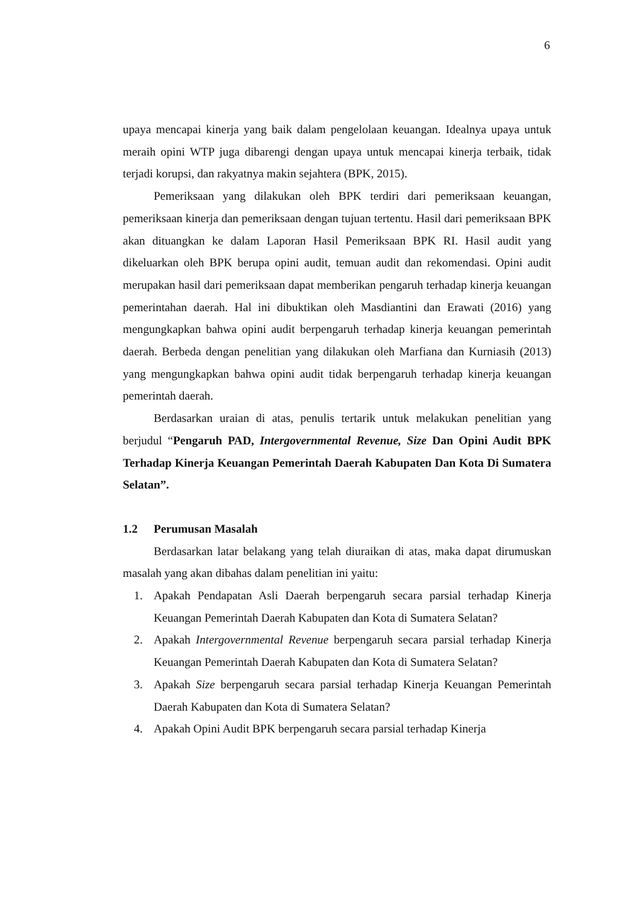6
upaya mencapai kinerja yang baik dalam pengelolaan keuangan. Idealnya upaya untuk meraih opini WTP juga dibarengi dengan upaya untuk mencapai kinerja terbaik, tidak terjadi korupsi, dan rakyatnya makin sejahtera (BPK, 2015).
Pemeriksaan yang dilakukan oleh BPK terdiri dari pemeriksaan keuangan, pemeriksaan kinerja dan pemeriksaan dengan tujuan tertentu. Hasil dari pemeriksaan BPK akan dituangkan ke dalam Laporan Hasil Pemeriksaan BPK RI. Hasil audit yang dikeluarkan oleh BPK berupa opini audit, temuan audit dan rekomendasi. Opini audit merupakan hasil dari pemeriksaan dapat memberikan pengaruh terhadap kinerja keuangan pemerintahan daerah. Hal ini dibuktikan oleh Masdiantini dan Erawati (2016) yang mengungkapkan bahwa opini audit berpengaruh terhadap kinerja keuangan pemerintah daerah. Berbeda dengan penelitian yang dilakukan oleh Marfiana dan Kurniasih (2013) yang mengungkapkan bahwa opini audit tidak berpengaruh terhadap kinerja keuangan pemerintah daerah.
Berdasarkan uraian di atas, penulis tertarik untuk melakukan penelitian yang berjudul “Pengaruh PAD, Intergovernmental Revenue, Size Dan Opini Audit BPK Terhadap Kinerja Keuangan Pemerintah Daerah Kabupaten Dan Kota Di Sumatera Selatan”.
1.2 Perumusan Masalah
Berdasarkan latar belakang yang telah diuraikan di atas, maka dapat dirumuskan masalah yang akan dibahas dalam penelitian ini yaitu:
1. Apakah Pendapatan Asli Daerah berpengaruh secara parsial terhadap Kinerja Keuangan Pemerintah Daerah Kabupaten dan Kota di Sumatera Selatan?
2. Apakah Intergovernmental Revenue berpengaruh secara parsial terhadap Kinerja Keuangan Pemerintah Daerah Kabupaten dan Kota di Sumatera Selatan?
3. Apakah Size berpengaruh secara parsial terhadap Kinerja Keuangan Pemerintah Daerah Kabupaten dan Kota di Sumatera Selatan?
4. Apakah Opini Audit BPK berpengaruh secara parsial terhadap Kinerja